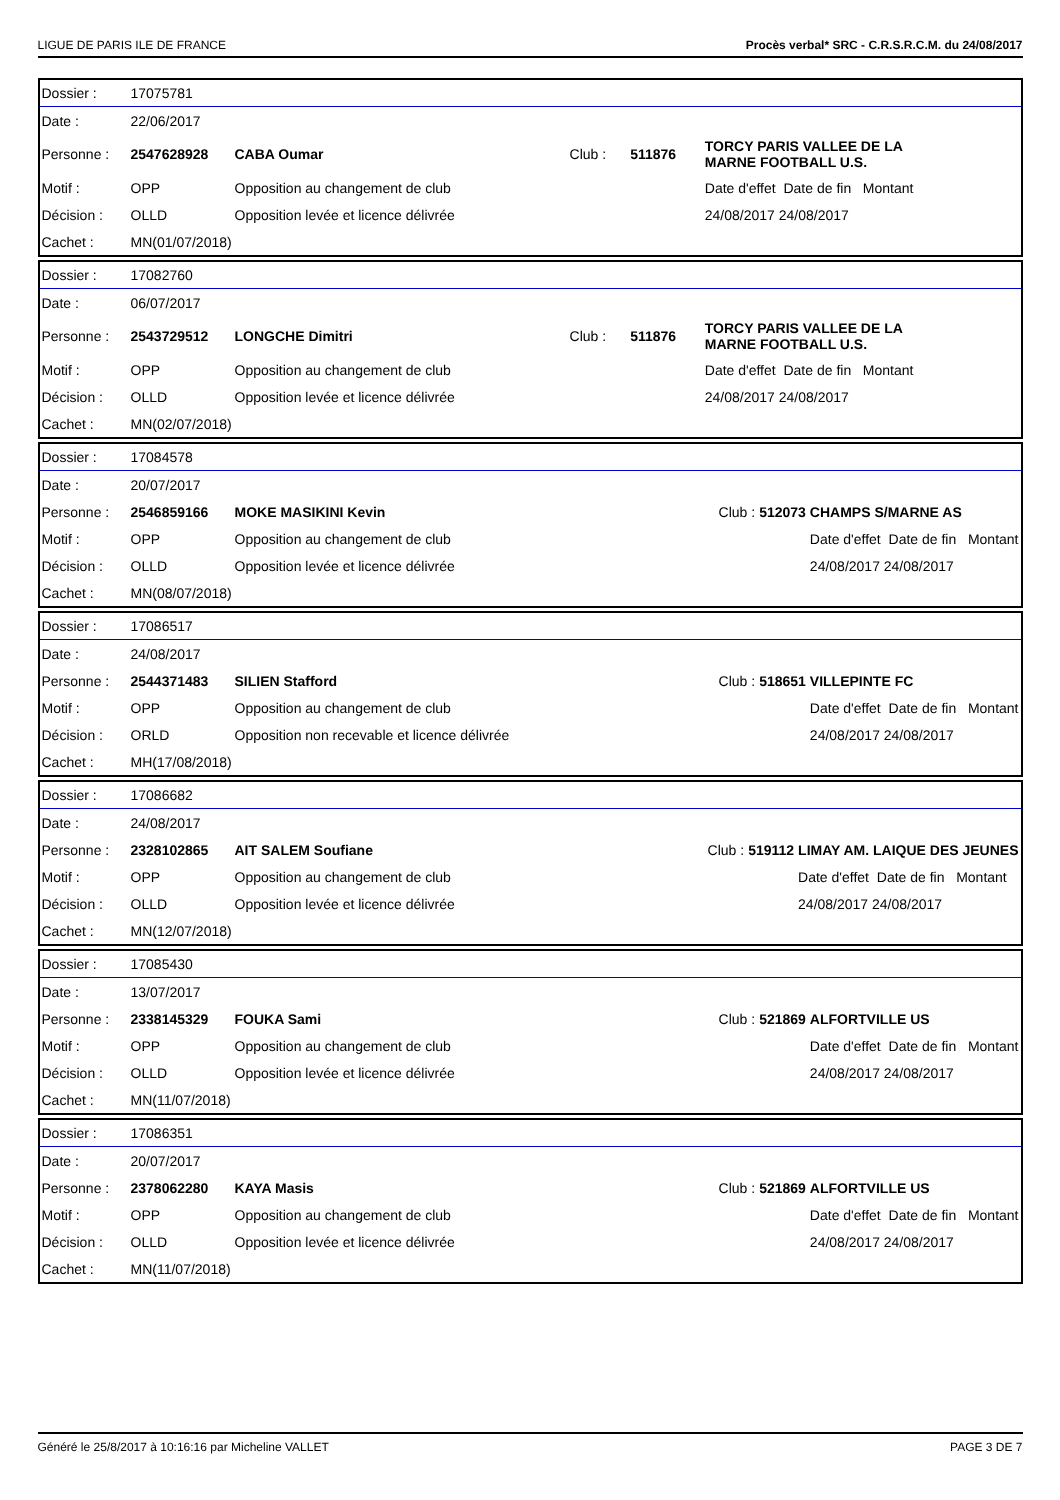LIGUE DE PARIS ILE DE FRANCE Procès verbal* SRC - C.R.S.R.C.M. du 24/08/2017
| Dossier : | 17075781 | | | | |
| Date : | 22/06/2017 | | | | |
| Personne : | 2547628928 | CABA Oumar | Club : | 511876 | TORCY PARIS VALLEE DE LA MARNE FOOTBALL U.S. |
| Motif : | OPP | Opposition au changement de club | | | Date d'effet Date de fin Montant |
| Décision : | OLLD | Opposition levée et licence délivrée | | | 24/08/2017 24/08/2017 |
| Cachet : | MN(01/07/2018) | | | | |
| Dossier : | 17082760 | | | | |
| Date : | 06/07/2017 | | | | |
| Personne : | 2543729512 | LONGCHE Dimitri | Club : | 511876 | TORCY PARIS VALLEE DE LA MARNE FOOTBALL U.S. |
| Motif : | OPP | Opposition au changement de club | | | Date d'effet Date de fin Montant |
| Décision : | OLLD | Opposition levée et licence délivrée | | | 24/08/2017 24/08/2017 |
| Cachet : | MN(02/07/2018) | | | | |
| Dossier : | 17084578 | | | | |
| Date : | 20/07/2017 | | | | |
| Personne : | 2546859166 | MOKE MASIKINI Kevin | Club : | 512073 | CHAMPS S/MARNE AS |
| Motif : | OPP | Opposition au changement de club | | | Date d'effet Date de fin Montant |
| Décision : | OLLD | Opposition levée et licence délivrée | | | 24/08/2017 24/08/2017 |
| Cachet : | MN(08/07/2018) | | | | |
| Dossier : | 17086517 | | | | |
| Date : | 24/08/2017 | | | | |
| Personne : | 2544371483 | SILIEN Stafford | Club : | 518651 | VILLEPINTE FC |
| Motif : | OPP | Opposition au changement de club | | | Date d'effet Date de fin Montant |
| Décision : | ORLD | Opposition non recevable et licence délivrée | | | 24/08/2017 24/08/2017 |
| Cachet : | MH(17/08/2018) | | | | |
| Dossier : | 17086682 | | | | |
| Date : | 24/08/2017 | | | | |
| Personne : | 2328102865 | AIT SALEM Soufiane | Club : | 519112 | LIMAY AM. LAIQUE DES JEUNES |
| Motif : | OPP | Opposition au changement de club | | | Date d'effet Date de fin Montant |
| Décision : | OLLD | Opposition levée et licence délivrée | | | 24/08/2017 24/08/2017 |
| Cachet : | MN(12/07/2018) | | | | |
| Dossier : | 17085430 | | | | |
| Date : | 13/07/2017 | | | | |
| Personne : | 2338145329 | FOUKA Sami | Club : | 521869 | ALFORTVILLE US |
| Motif : | OPP | Opposition au changement de club | | | Date d'effet Date de fin Montant |
| Décision : | OLLD | Opposition levée et licence délivrée | | | 24/08/2017 24/08/2017 |
| Cachet : | MN(11/07/2018) | | | | |
| Dossier : | 17086351 | | | | |
| Date : | 20/07/2017 | | | | |
| Personne : | 2378062280 | KAYA Masis | Club : | 521869 | ALFORTVILLE US |
| Motif : | OPP | Opposition au changement de club | | | Date d'effet Date de fin Montant |
| Décision : | OLLD | Opposition levée et licence délivrée | | | 24/08/2017 24/08/2017 |
| Cachet : | MN(11/07/2018) | | | | |
Généré le 25/8/2017 à 10:16:16 par Micheline VALLET PAGE 3 DE 7